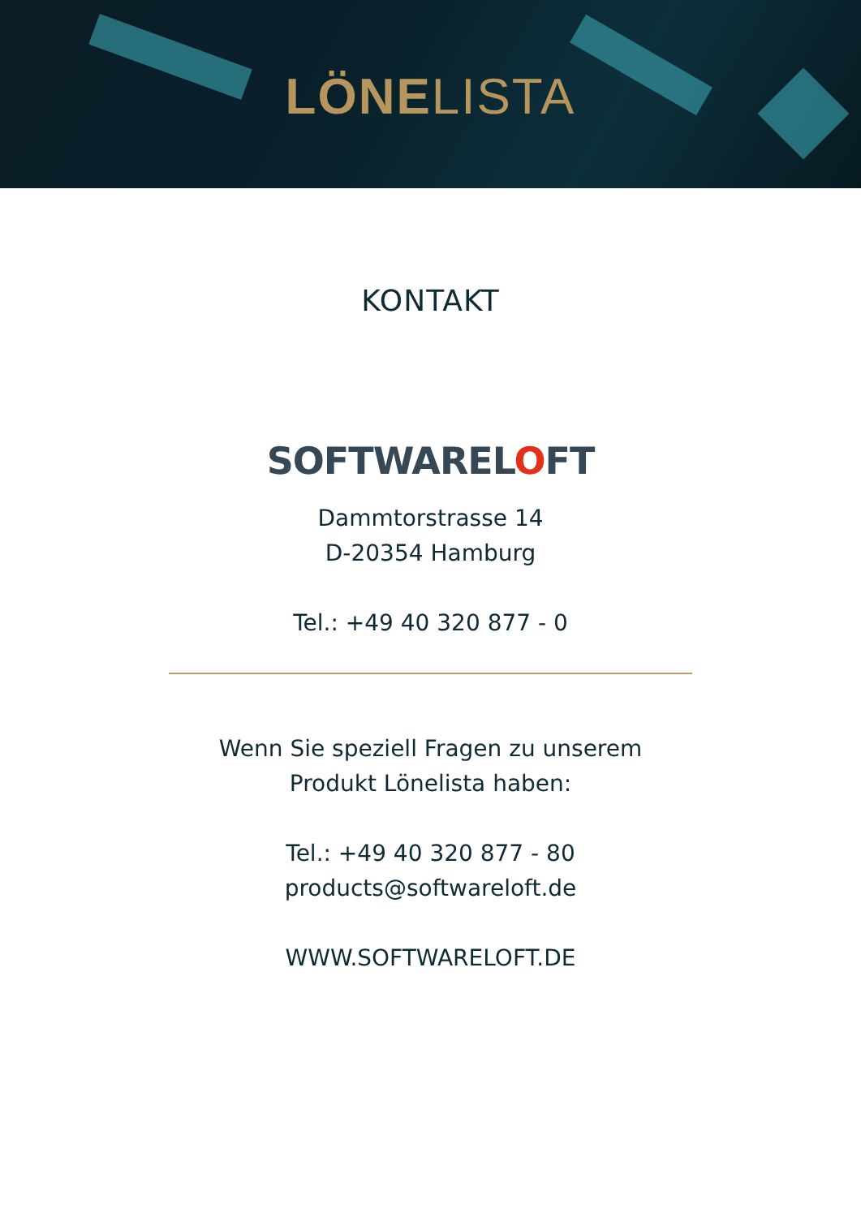LÖNELISTA
KONTAKT
SOFTWARELOFT
Dammtorstrasse 14
D-20354 Hamburg
Tel.: +49 40 320 877 - 0
Wenn Sie speziell Fragen zu unserem
Produkt Lönelista haben:
Tel.: +49 40 320 877 - 80
products@softwareloft.de
WWW.SOFTWARELOFT.DE